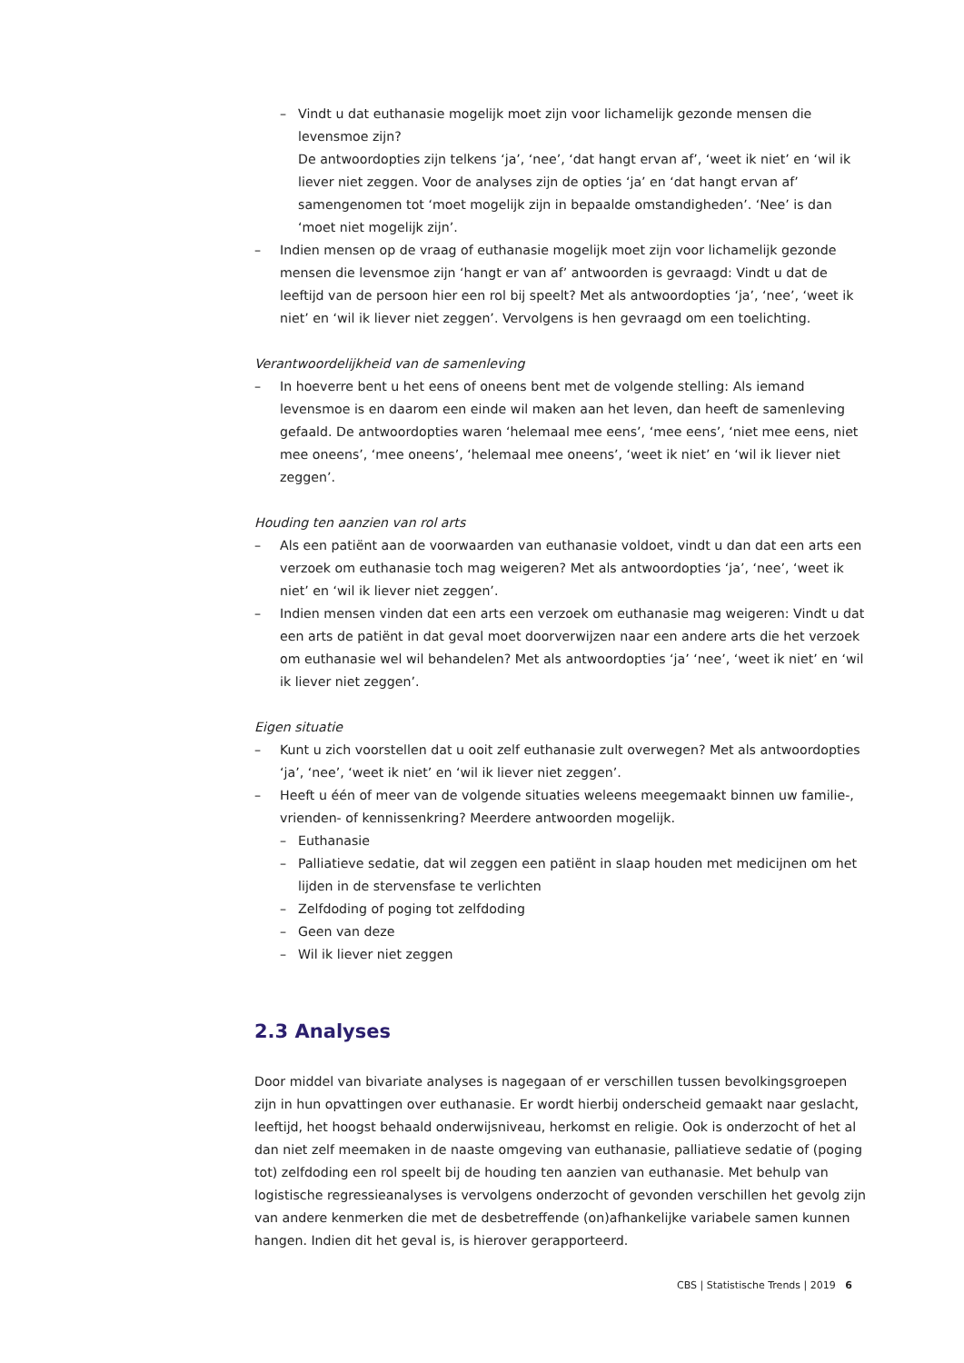– Vindt u dat euthanasie mogelijk moet zijn voor lichamelijk gezonde mensen die levensmoe zijn?
De antwoordopties zijn telkens ‘ja’, ‘nee’, ‘dat hangt ervan af’, ‘weet ik niet’ en ‘wil ik liever niet zeggen. Voor de analyses zijn de opties ‘ja’ en ‘dat hangt ervan af’ samengenomen tot ‘moet mogelijk zijn in bepaalde omstandigheden’. ‘Nee’ is dan ‘moet niet mogelijk zijn’.
– Indien mensen op de vraag of euthanasie mogelijk moet zijn voor lichamelijk gezonde mensen die levensmoe zijn ‘hangt er van af’ antwoorden is gevraagd: Vindt u dat de leeftijd van de persoon hier een rol bij speelt? Met als antwoordopties ‘ja’, ‘nee’, ‘weet ik niet’ en ‘wil ik liever niet zeggen’. Vervolgens is hen gevraagd om een toelichting.
Verantwoordelijkheid van de samenleving
– In hoeverre bent u het eens of oneens bent met de volgende stelling: Als iemand levensmoe is en daarom een einde wil maken aan het leven, dan heeft de samenleving gefaald. De antwoordopties waren ‘helemaal mee eens’, ‘mee eens’, ‘niet mee eens, niet mee oneens’, ‘mee oneens’, ‘helemaal mee oneens’, ‘weet ik niet’ en ‘wil ik liever niet zeggen’.
Houding ten aanzien van rol arts
– Als een patiënt aan de voorwaarden van euthanasie voldoet, vindt u dan dat een arts een verzoek om euthanasie toch mag weigeren? Met als antwoordopties ‘ja’, ‘nee’, ‘weet ik niet’ en ‘wil ik liever niet zeggen’.
– Indien mensen vinden dat een arts een verzoek om euthanasie mag weigeren: Vindt u dat een arts de patiënt in dat geval moet doorverwijzen naar een andere arts die het verzoek om euthanasie wel wil behandelen? Met als antwoordopties ‘ja’ ‘nee’, ‘weet ik niet’ en ‘wil ik liever niet zeggen’.
Eigen situatie
– Kunt u zich voorstellen dat u ooit zelf euthanasie zult overwegen? Met als antwoordopties ‘ja’, ‘nee’, ‘weet ik niet’ en ‘wil ik liever niet zeggen’.
– Heeft u één of meer van de volgende situaties weleens meegemaakt binnen uw familie-, vrienden- of kennissenkring? Meerdere antwoorden mogelijk.
– Euthanasie
– Palliatieve sedatie, dat wil zeggen een patiënt in slaap houden met medicijnen om het lijden in de stervensfase te verlichten
– Zelfdoding of poging tot zelfdoding
– Geen van deze
– Wil ik liever niet zeggen
2.3 Analyses
Door middel van bivariate analyses is nagegaan of er verschillen tussen bevolkingsgroepen zijn in hun opvattingen over euthanasie. Er wordt hierbij onderscheid gemaakt naar geslacht, leeftijd, het hoogst behaald onderwijsniveau, herkomst en religie. Ook is onderzocht of het al dan niet zelf meemaken in de naaste omgeving van euthanasie, palliatieve sedatie of (poging tot) zelfdoding een rol speelt bij de houding ten aanzien van euthanasie. Met behulp van logistische regressieanalyses is vervolgens onderzocht of gevonden verschillen het gevolg zijn van andere kenmerken die met de desbetreffende (on)afhankelijke variabele samen kunnen hangen. Indien dit het geval is, is hierover gerapporteerd.
CBS | Statistische Trends | 2019 6